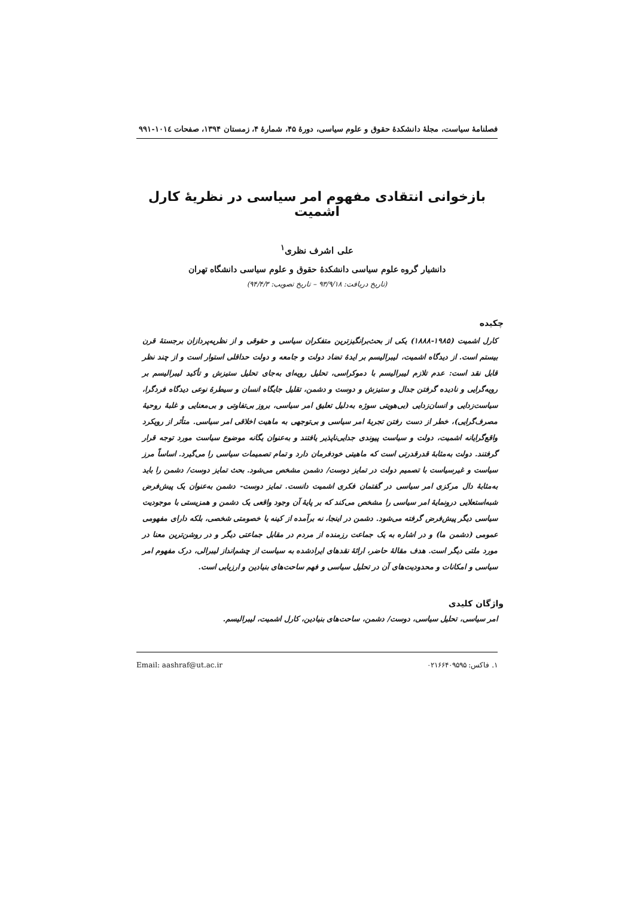فصلنامهٔ سیاست، مجلهٔ دانشکدهٔ حقوق و علوم سیاسی، دورهٔ ۴۵، شمارهٔ ۴، زمستان ۱۳۹۴، صفحات ۱۰۱٤-۹۹۱
بازخوانی انتقادی مفهوم امر سیاسی در نظریهٔ کارل اشمیت
علی اشرف نظری<sup>۱</sup>
دانشیار گروه علوم سیاسی دانشکدهٔ حقوق و علوم سیاسی دانشگاه تهران
(تاریخ دریافت: ۹۳/۹/۱۸ – تاریخ تصویب: ۹۴/۴/۳)
چکیده
کارل اشمیت (۱۹۸۵-۱۸۸۸) یکی از بحث‌برانگیزترین متفکران سیاسی و حقوقی و از نظریه‌پردازان برجستهٔ قرن بیستم است. از دیدگاه اشمیت، لیبرالیسم بر ایدهٔ تضاد دولت و جامعه و دولت حداقلی استوار است و از چند نظر قابل نقد است: عدم تلازم لیبرالیسم با دموکراسی، تحلیل رویه‌ای به‌جای تحلیل ستیزش و تأکید لیبرالیسم بر رویه‌گرایی و نادیده گرفتن جدال و ستیزش و دوست و دشمن، تقلیل جایگاه انسان و سیطرهٔ نوعی دیدگاه فردگرا، سیاست‌زدایی و انسان‌زدایی (بی‌هویتی سوژه به‌دلیل تعلیق امر سیاسی، بروز بی‌تفاوتی و بی‌معنایی و غلبهٔ روحیهٔ مصرف‌گرایی)، خطر از دست رفتن تجربهٔ امر سیاسی و بی‌توجهی به ماهیت اخلاقی امر سیاسی. متأثر از رویکرد واقع‌گرایانه اشمیت، دولت و سیاست پیوندی جدایی‌ناپذیر یافتند و به‌عنوان یگانه موضوع سیاست مورد توجه قرار گرفتند. دولت به‌مثابهٔ قدرقدرتی است که ماهیتی خودفرمان دارد و تمام تصمیمات سیاسی را می‌گیرد. اساساً مرز سیاست و غیرسیاست با تصمیم دولت در تمایز دوست/ دشمن مشخص می‌شود. بحث تمایز دوست/ دشمن را باید به‌مثابهٔ دال مرکزی امر سیاسی در گفتمان فکری اشمیت دانست. تمایز دوست- دشمن به‌عنوان یک پیش‌فرض شبه‌استعلایی درونمایهٔ امر سیاسی را مشخص می‌کند که بر پایهٔ آن وجود واقعی یک دشمن و همزیستی با موجودیت سیاسی دیگر پیش‌فرض گرفته می‌شود. دشمن در اینجا، نه برآمده از کینه یا خصومتی شخصی، بلکه دارای مفهومی عمومی (دشمن ما) و در اشاره به یک جماعت رزمنده از مردم در مقابل جماعتی دیگر و در روشن‌ترین معنا در مورد ملتی دیگر است. هدف مقالهٔ حاضر، ارائهٔ نقدهای ایرادشده به سیاست از چشم‌انداز لیبرالی، درک مفهوم امر سیاسی و امکانات و محدودیت‌های آن در تحلیل سیاسی و فهم ساحت‌های بنیادین و ارزیابی است.
واژگان کلیدی
امر سیاسی، تحلیل سیاسی، دوست/ دشمن، ساحت‌های بنیادین، کارل اشمیت، لیبرالیسم.
۱. فاکس: ۰۲۱۶۶۴۰۹۵۹۵ Email: aashraf@ut.ac.ir